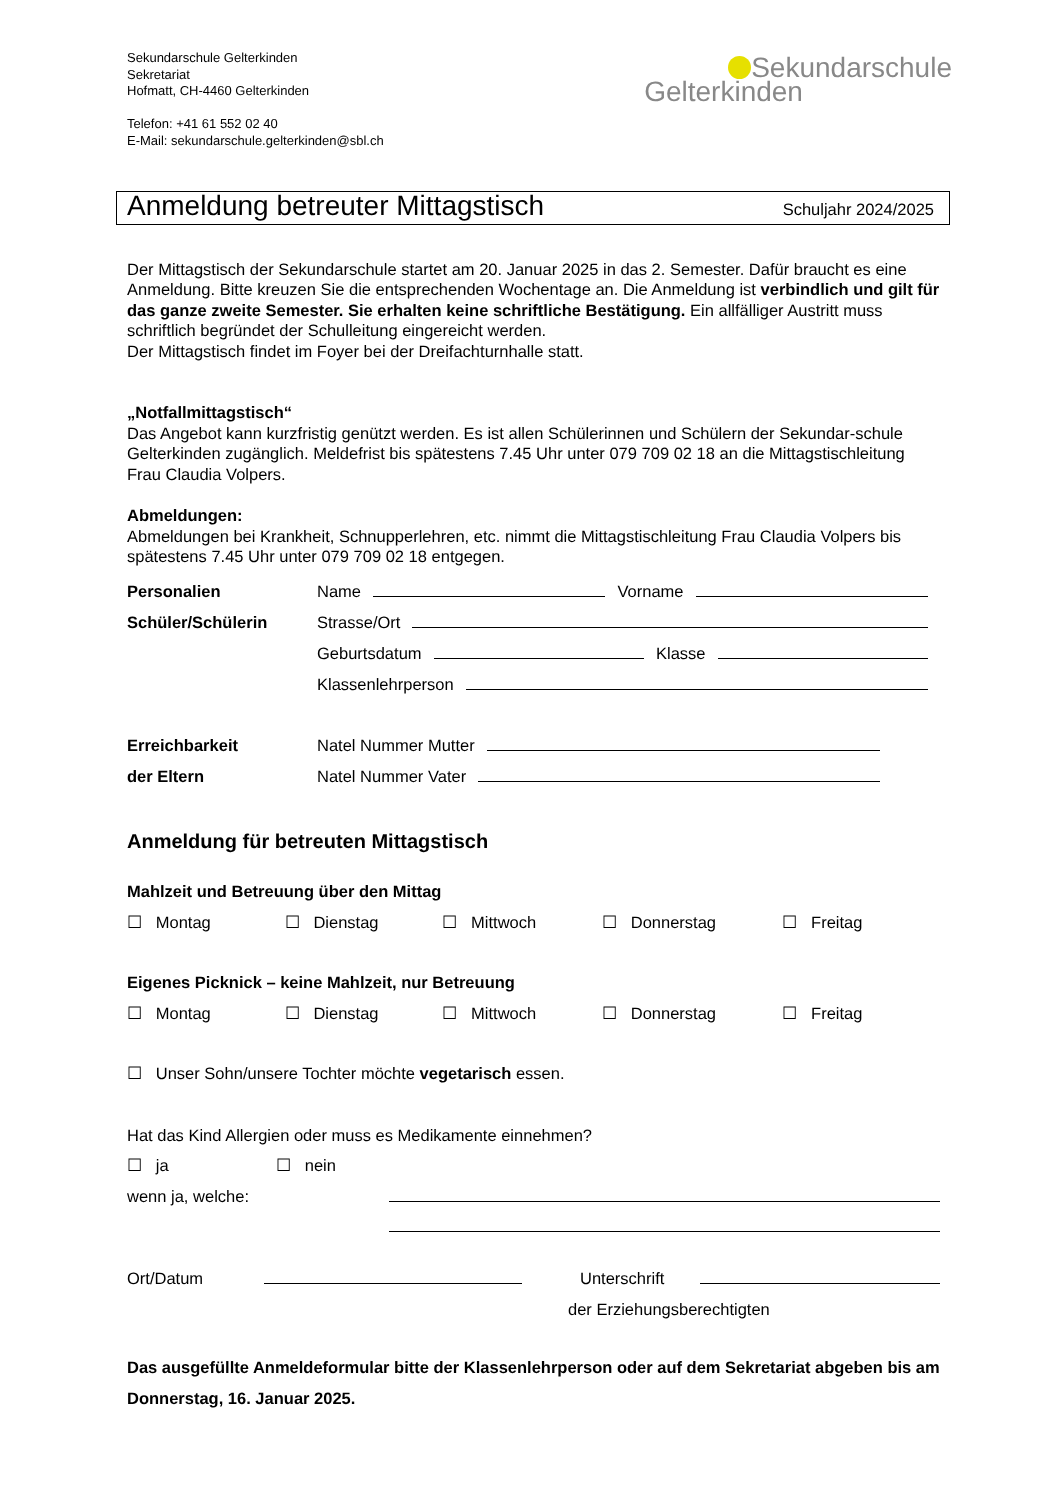Sekundarschule Gelterkinden
Sekretariat
Hofmatt, CH-4460 Gelterkinden
Telefon: +41 61 552 02 40
E-Mail: sekundarschule.gelterkinden@sbl.ch
Sekundarschule
Gelterkinden
Anmeldung betreuter Mittagstisch
Schuljahr 2024/2025
Der Mittagstisch der Sekundarschule startet am 20. Januar 2025 in das 2. Semester. Dafür braucht es eine Anmeldung. Bitte kreuzen Sie die entsprechenden Wochentage an. Die Anmeldung ist verbindlich und gilt für das ganze zweite Semester. Sie erhalten keine schriftliche Bestätigung. Ein allfälliger Austritt muss schriftlich begründet der Schulleitung eingereicht werden.
Der Mittagstisch findet im Foyer bei der Dreifachturnhalle statt.
„Notfallmittagstisch“
Das Angebot kann kurzfristig genützt werden. Es ist allen Schülerinnen und Schülern der Sekundar-schule Gelterkinden zugänglich. Meldefrist bis spätestens 7.45 Uhr unter 079 709 02 18 an die Mittagstischleitung Frau Claudia Volpers.
Abmeldungen:
Abmeldungen bei Krankheit, Schnupperlehren, etc. nimmt die Mittagstischleitung Frau Claudia Volpers bis spätestens 7.45 Uhr unter 079 709 02 18 entgegen.
Personalien Name Vorname
Schüler/Schülerin Strasse/Ort
Geburtsdatum Klasse
Klassenlehrperson
Erreichbarkeit Natel Nummer Mutter
der Eltern Natel Nummer Vater
Anmeldung für betreuten Mittagstisch
Mahlzeit und Betreuung über den Mittag
☐ Montag ☐ Dienstag ☐ Mittwoch ☐ Donnerstag ☐ Freitag
Eigenes Picknick – keine Mahlzeit, nur Betreuung
☐ Montag ☐ Dienstag ☐ Mittwoch ☐ Donnerstag ☐ Freitag
☐ Unser Sohn/unsere Tochter möchte vegetarisch essen.
Hat das Kind Allergien oder muss es Medikamente einnehmen?
☐ ja ☐ nein
wenn ja, welche:
Ort/Datum Unterschrift
der Erziehungsberechtigten
Das ausgefüllte Anmeldeformular bitte der Klassenlehrperson oder auf dem Sekretariat abgeben bis am Donnerstag, 16. Januar 2025.